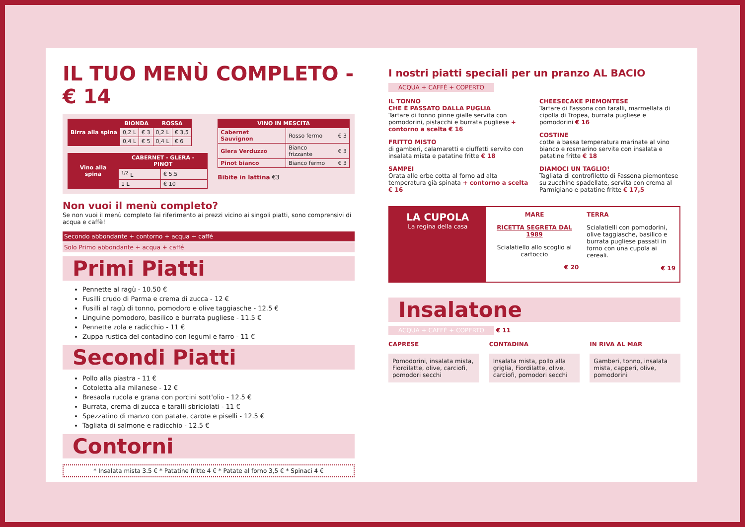IL TUO MENÙ COMPLETO - € 14
| Birra alla spina | BIONDA | | ROSSA | |
| --- | --- | --- | --- | --- |
| | 0,2 L | € 3 | 0,2 L | € 3,5 |
| | 0,4 L | € 5 | 0,4 L | € 6 |
| Vino alla spina | CABERNET - GLERA - PINOT | |
| --- | --- | --- |
| | <sup>1/2</sup> L | € 5.5 |
| | 1 L | € 10 |
| VINO IN MESCITA | | |
| --- | --- | --- |
| Cabernet Sauvignon | Rosso fermo | € 3 |
| Glera Verduzzo | Bianco frizzante | € 3 |
| Pinot bianco | Bianco fermo | € 3 |
Bibite in lattina €3
Non vuoi il menù completo?
Se non vuoi il menù completo fai riferimento ai prezzi vicino ai singoli piatti, sono comprensivi di acqua e caffè!
Secondo abbondante + contorno + acqua + caffé
Solo Primo abbondante + acqua + caffé
Primi Piatti
Pennette al ragù - 10.50 €
Fusilli crudo di Parma e crema di zucca - 12 €
Fusilli al ragù di tonno, pomodoro e olive taggiasche - 12.5 €
Linguine pomodoro, basilico e burrata pugliese - 11.5 €
Pennette zola e radicchio - 11 €
Zuppa rustica del contadino con legumi e farro - 11 €
Secondi Piatti
Pollo alla piastra - 11 €
Cotoletta alla milanese - 12 €
Bresaola rucola e grana con porcini sott'olio - 12.5 €
Burrata, crema di zucca e taralli sbriciolati - 11 €
Spezzatino di manzo con patate, carote e piselli - 12.5 €
Tagliata di salmone e radicchio - 12.5 €
Contorni
* Insalata mista 3.5 € * Patatine fritte 4 € * Patate al forno 3,5 € * Spinaci 4 €
I nostri piatti speciali per un pranzo AL BACIO
ACQUA + CAFFÉ + COPERTO
IL TONNO
CHE É PASSATO DALLA PUGLIA
Tartare di tonno pinne gialle servita con pomodorini, pistacchi e burrata pugliese + contorno a scelta € 16
FRITTO MISTO
di gamberi, calamaretti e ciuffetti servito con insalata mista e patatine fritte € 18
SAMPEI
Orata alle erbe cotta al forno ad alta temperatura già spinata + contorno a scelta € 16
CHEESECAKE PIEMONTESE
Tartare di Fassona con taralli, marmellata di cipolla di Tropea, burrata pugliese e pomodorini € 16
COSTINE
cotte a bassa temperatura marinate al vino bianco e rosmarino servite con insalata e patatine fritte € 18
DIAMOCI UN TAGLIO!
Tagliata di controfiletto di Fassona piemontese su zucchine spadellate, servita con crema al Parmigiano e patatine fritte € 17,5
LA CUPOLA
La regina della casa
MARE
RICETTA SEGRETA DAL 1989
Scialatiello allo scoglio al cartoccio
€ 20
TERRA
Scialatielli con pomodorini, olive taggiasche, basilico e burrata pugliese passati in forno con una cupola ai cereali.
€ 19
Insalatone
ACQUA + CAFFÉ + COPERTO
€ 11
CAPRESE
Pomodorini, insalata mista, Fiordilatte, olive, carciofi, pomodori secchi
CONTADINA
Insalata mista, pollo alla griglia, Fiordilatte, olive, carciofi, pomodori secchi
IN RIVA AL MAR
Gamberi, tonno, insalata mista, capperi, olive, pomodorini